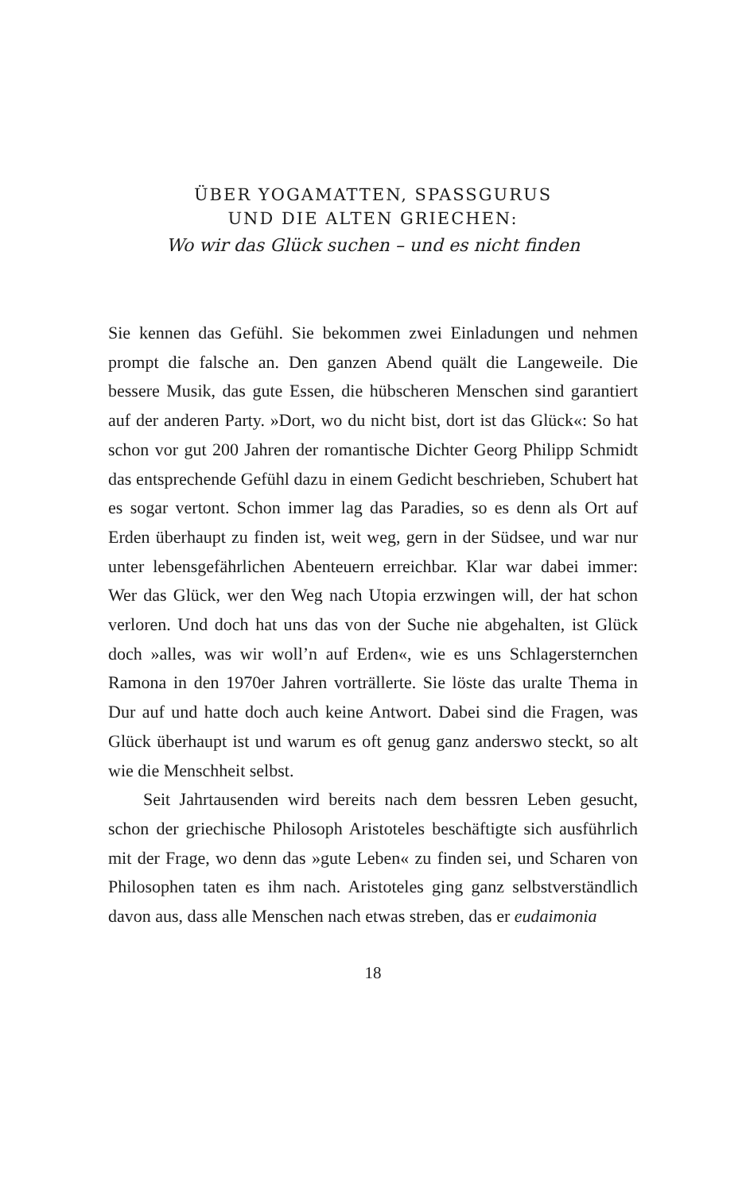ÜBER YOGAMATTEN, SPASSGURUS
UND DIE ALTEN GRIECHEN:
Wo wir das Glück suchen – und es nicht finden
Sie kennen das Gefühl. Sie bekommen zwei Einladungen und nehmen prompt die falsche an. Den ganzen Abend quält die Langeweile. Die bessere Musik, das gute Essen, die hübscheren Menschen sind garantiert auf der anderen Party. »Dort, wo du nicht bist, dort ist das Glück«: So hat schon vor gut 200 Jahren der romantische Dichter Georg Philipp Schmidt das entsprechende Gefühl dazu in einem Gedicht beschrieben, Schubert hat es sogar vertont. Schon immer lag das Paradies, so es denn als Ort auf Erden überhaupt zu finden ist, weit weg, gern in der Südsee, und war nur unter lebensgefährlichen Abenteuern erreichbar. Klar war dabei immer: Wer das Glück, wer den Weg nach Utopia erzwingen will, der hat schon verloren. Und doch hat uns das von der Suche nie abgehalten, ist Glück doch »alles, was wir woll’n auf Erden«, wie es uns Schlagersternchen Ramona in den 1970er Jahren vorträllerte. Sie löste das uralte Thema in Dur auf und hatte doch auch keine Antwort. Dabei sind die Fragen, was Glück überhaupt ist und warum es oft genug ganz anderswo steckt, so alt wie die Menschheit selbst.
Seit Jahrtausenden wird bereits nach dem bessren Leben gesucht, schon der griechische Philosoph Aristoteles beschäftigte sich ausführlich mit der Frage, wo denn das »gute Leben« zu finden sei, und Scharen von Philosophen taten es ihm nach. Aristoteles ging ganz selbstverständlich davon aus, dass alle Menschen nach etwas streben, das er eudaimonia
18